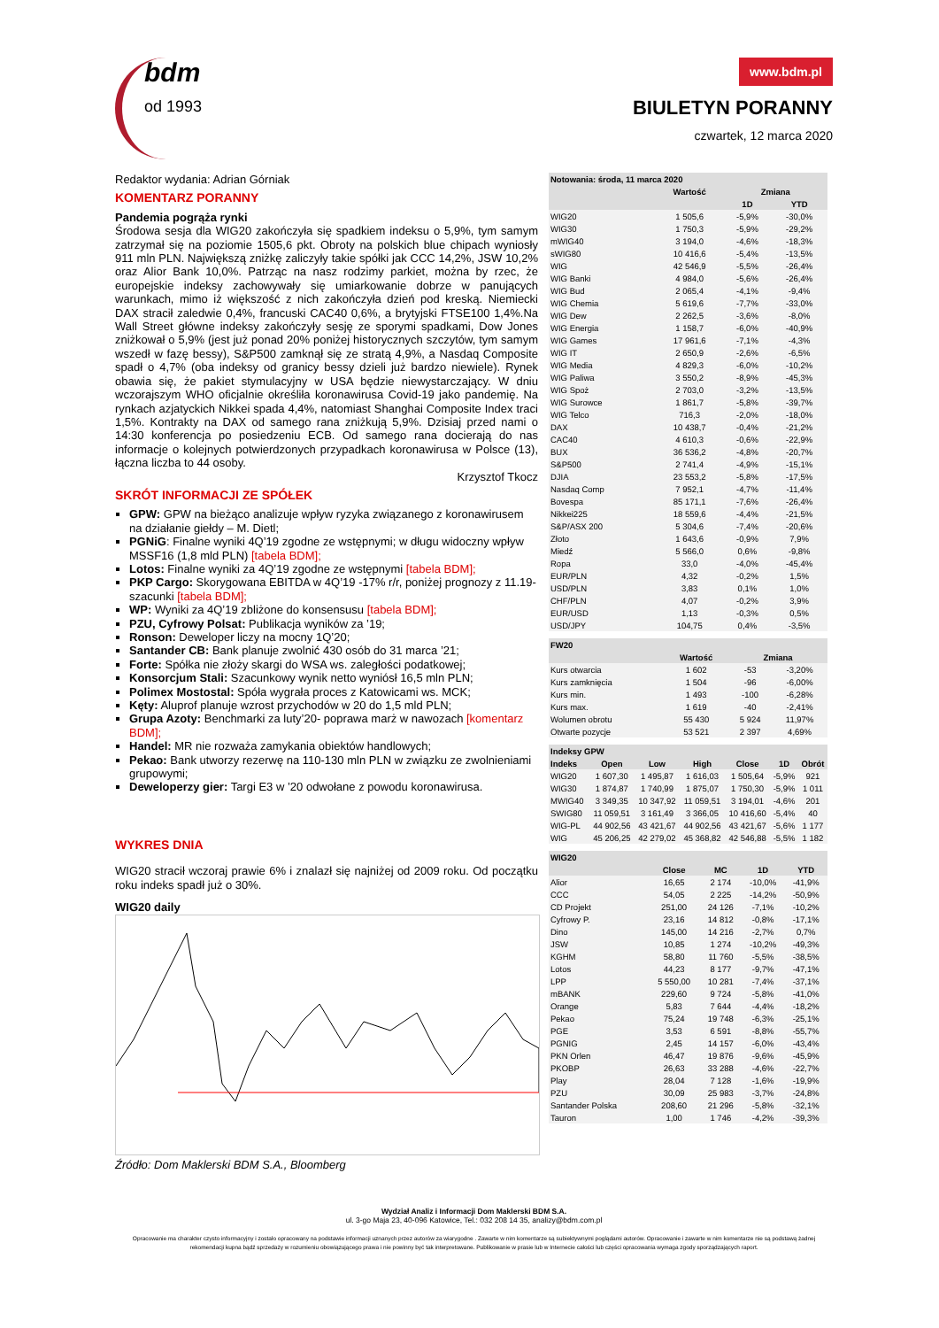bdm
od 1993
www.bdm.pl
BIULETYN PORANNY
czwartek, 12 marca 2020
Redaktor wydania: Adrian Górniak
KOMENTARZ PORANNY
Pandemia pogrąża rynki
Środowa sesja dla WIG20 zakończyła się spadkiem indeksu o 5,9%, tym samym zatrzymał się na poziomie 1505,6 pkt. Obroty na polskich blue chipach wyniosły 911 mln PLN. Największą zniżkę zaliczyły takie spółki jak CCC 14,2%, JSW 10,2% oraz Alior Bank 10,0%. Patrząc na nasz rodzimy parkiet, można by rzec, że europejskie indeksy zachowywały się umiarkowanie dobrze w panujących warunkach, mimo iż większość z nich zakończyła dzień pod kreską. Niemiecki DAX stracił zaledwie 0,4%, francuski CAC40 0,6%, a brytyjski FTSE100 1,4%.Na Wall Street główne indeksy zakończyły sesję ze sporymi spadkami, Dow Jones zniżkował o 5,9% (jest już ponad 20% poniżej historycznych szczytów, tym samym wszedł w fazę bessy), S&P500 zamknął się ze stratą 4,9%, a Nasdaq Composite spadł o 4,7% (oba indeksy od granicy bessy dzieli już bardzo niewiele). Rynek obawia się, że pakiet stymulacyjny w USA będzie niewystarczający. W dniu wczorajszym WHO oficjalnie określiła koronawirusa Covid-19 jako pandemię. Na rynkach azjatyckich Nikkei spada 4,4%, natomiast Shanghai Composite Index traci 1,5%. Kontrakty na DAX od samego rana zniżkują 5,9%. Dzisiaj przed nami o 14:30 konferencja po posiedzeniu ECB. Od samego rana docierają do nas informacje o kolejnych potwierdzonych przypadkach koronawirusa w Polsce (13), łączna liczba to 44 osoby.
Krzysztof Tkocz
SKRÓT INFORMACJI ZE SPÓŁEK
GPW: GPW na bieżąco analizuje wpływ ryzyka związanego z koronawirusem na działanie giełdy – M. Dietl;
PGNiG: Finalne wyniki 4Q’19 zgodne ze wstępnymi; w długu widoczny wpływ MSSF16 (1,8 mld PLN) [tabela BDM];
Lotos: Finalne wyniki za 4Q’19 zgodne ze wstępnymi [tabela BDM];
PKP Cargo: Skorygowana EBITDA w 4Q’19 -17% r/r, poniżej prognozy z 11.19- szacunki [tabela BDM];
WP: Wyniki za 4Q’19 zbliżone do konsensusu [tabela BDM];
PZU, Cyfrowy Polsat: Publikacja wyników za ’19;
Ronson: Deweloper liczy na mocny 1Q’20;
Santander CB: Bank planuje zwolnić 430 osób do 31 marca ’21;
Forte: Spółka nie złoży skargi do WSA ws. zaległości podatkowej;
Konsorcjum Stali: Szacunkowy wynik netto wyniósł 16,5 mln PLN;
Polimex Mostostal: Spóła wygrała proces z Katowicami ws. MCK;
Kęty: Aluprof planuje wzrost przychodów w 20 do 1,5 mld PLN;
Grupa Azoty: Benchmarki za luty’20- poprawa marż w nawozach [komentarz BDM];
Handel: MR nie rozważa zamykania obiektów handlowych;
Pekao: Bank utworzy rezerwę na 110-130 mln PLN w związku ze zwolnieniami grupowymi;
Deweloperzy gier: Targi E3 w ’20 odwołane z powodu koronawirusa.
WYKRES DNIA
WIG20 stracił wczoraj prawie 6% i znalazł się najniżej od 2009 roku. Od początku roku indeks spadł już o 30%.
WIG20 daily
Źródło: Dom Maklerski BDM S.A., Bloomberg
| Notowania: środa, 11 marca 2020 | | | |
| --- | --- | --- | --- |
| | Wartość | Zmiana | |
| | | 1D | YTD |
| WIG20 | 1 505,6 | -5,9% | -30,0% |
| WIG30 | 1 750,3 | -5,9% | -29,2% |
| mWIG40 | 3 194,0 | -4,6% | -18,3% |
| sWIG80 | 10 416,6 | -5,4% | -13,5% |
| WIG | 42 546,9 | -5,5% | -26,4% |
| WIG Banki | 4 984,0 | -5,6% | -26,4% |
| WIG Bud | 2 065,4 | -4,1% | -9,4% |
| WIG Chemia | 5 619,6 | -7,7% | -33,0% |
| WIG Dew | 2 262,5 | -3,6% | -8,0% |
| WIG Energia | 1 158,7 | -6,0% | -40,9% |
| WIG Games | 17 961,6 | -7,1% | -4,3% |
| WIG IT | 2 650,9 | -2,6% | -6,5% |
| WIG Media | 4 829,3 | -6,0% | -10,2% |
| WIG Paliwa | 3 550,2 | -8,9% | -45,3% |
| WIG Spoż | 2 703,0 | -3,2% | -13,5% |
| WIG Surowce | 1 861,7 | -5,8% | -39,7% |
| WIG Telco | 716,3 | -2,0% | -18,0% |
| DAX | 10 438,7 | -0,4% | -21,2% |
| CAC40 | 4 610,3 | -0,6% | -22,9% |
| BUX | 36 536,2 | -4,8% | -20,7% |
| S&P500 | 2 741,4 | -4,9% | -15,1% |
| DJIA | 23 553,2 | -5,8% | -17,5% |
| Nasdaq Comp | 7 952,1 | -4,7% | -11,4% |
| Bovespa | 85 171,1 | -7,6% | -26,4% |
| Nikkei225 | 18 559,6 | -4,4% | -21,5% |
| S&P/ASX 200 | 5 304,6 | -7,4% | -20,6% |
| Złoto | 1 643,6 | -0,9% | 7,9% |
| Miedź | 5 566,0 | 0,6% | -9,8% |
| Ropa | 33,0 | -4,0% | -45,4% |
| EUR/PLN | 4,32 | -0,2% | 1,5% |
| USD/PLN | 3,83 | 0,1% | 1,0% |
| CHF/PLN | 4,07 | -0,2% | 3,9% |
| EUR/USD | 1,13 | -0,3% | 0,5% |
| USD/JPY | 104,75 | 0,4% | -3,5% |
| FW20 | | | |
| --- | --- | --- | --- |
| | Wartość | Zmiana | |
| Kurs otwarcia | 1 602 | -53 | -3,20% |
| Kurs zamknięcia | 1 504 | -96 | -6,00% |
| Kurs min. | 1 493 | -100 | -6,28% |
| Kurs max. | 1 619 | -40 | -2,41% |
| Wolumen obrotu | 55 430 | 5 924 | 11,97% |
| Otwarte pozycje | 53 521 | 2 397 | 4,69% |
| Indeksy GPW | | | | | | |
| --- | --- | --- | --- | --- | --- | --- |
| Indeks | Open | Low | High | Close | 1D | Obrót |
| WIG20 | 1 607,30 | 1 495,87 | 1 616,03 | 1 505,64 | -5,9% | 921 |
| WIG30 | 1 874,87 | 1 740,99 | 1 875,07 | 1 750,30 | -5,9% | 1 011 |
| MWIG40 | 3 349,35 | 10 347,92 | 11 059,51 | 3 194,01 | -4,6% | 201 |
| SWIG80 | 11 059,51 | 3 161,49 | 3 366,05 | 10 416,60 | -5,4% | 40 |
| WIG-PL | 44 902,56 | 43 421,67 | 44 902,56 | 43 421,67 | -5,6% | 1 177 |
| WIG | 45 206,25 | 42 279,02 | 45 368,82 | 42 546,88 | -5,5% | 1 182 |
| WIG20 | | | | |
| --- | --- | --- | --- | --- |
| | Close | MC | 1D | YTD |
| Alior | 16,65 | 2 174 | -10,0% | -41,9% |
| CCC | 54,05 | 2 225 | -14,2% | -50,9% |
| CD Projekt | 251,00 | 24 126 | -7,1% | -10,2% |
| Cyfrowy P. | 23,16 | 14 812 | -0,8% | -17,1% |
| Dino | 145,00 | 14 216 | -2,7% | 0,7% |
| JSW | 10,85 | 1 274 | -10,2% | -49,3% |
| KGHM | 58,80 | 11 760 | -5,5% | -38,5% |
| Lotos | 44,23 | 8 177 | -9,7% | -47,1% |
| LPP | 5 550,00 | 10 281 | -7,4% | -37,1% |
| mBANK | 229,60 | 9 724 | -5,8% | -41,0% |
| Orange | 5,83 | 7 644 | -4,4% | -18,2% |
| Pekao | 75,24 | 19 748 | -6,3% | -25,1% |
| PGE | 3,53 | 6 591 | -8,8% | -55,7% |
| PGNIG | 2,45 | 14 157 | -6,0% | -43,4% |
| PKN Orlen | 46,47 | 19 876 | -9,6% | -45,9% |
| PKOBP | 26,63 | 33 288 | -4,6% | -22,7% |
| Play | 28,04 | 7 128 | -1,6% | -19,9% |
| PZU | 30,09 | 25 983 | -3,7% | -24,8% |
| Santander Polska | 208,60 | 21 296 | -5,8% | -32,1% |
| Tauron | 1,00 | 1 746 | -4,2% | -39,3% |
Wydział Analiz i Informacji Dom Maklerski BDM S.A.
ul. 3-go Maja 23, 40-096 Katowice, Tel.: 032 208 14 35, analizy@bdm.com.pl
Opracowanie ma charakter czysto informacyjny i zostało opracowany na podstawie informacji uznanych przez autorów za wiarygodne . Zawarte w nim komentarze są subiektywnymi poglądami autorów. Opracowanie i zawarte w nim komentarze nie są podstawą żadnej rekomendacji kupna bądź sprzedaży w rozumieniu obowiązującego prawa i nie powinny być tak interpretowane. Publikowanie w prasie lub w Internecie całości lub części opracowania wymaga zgody sporządzających raport.